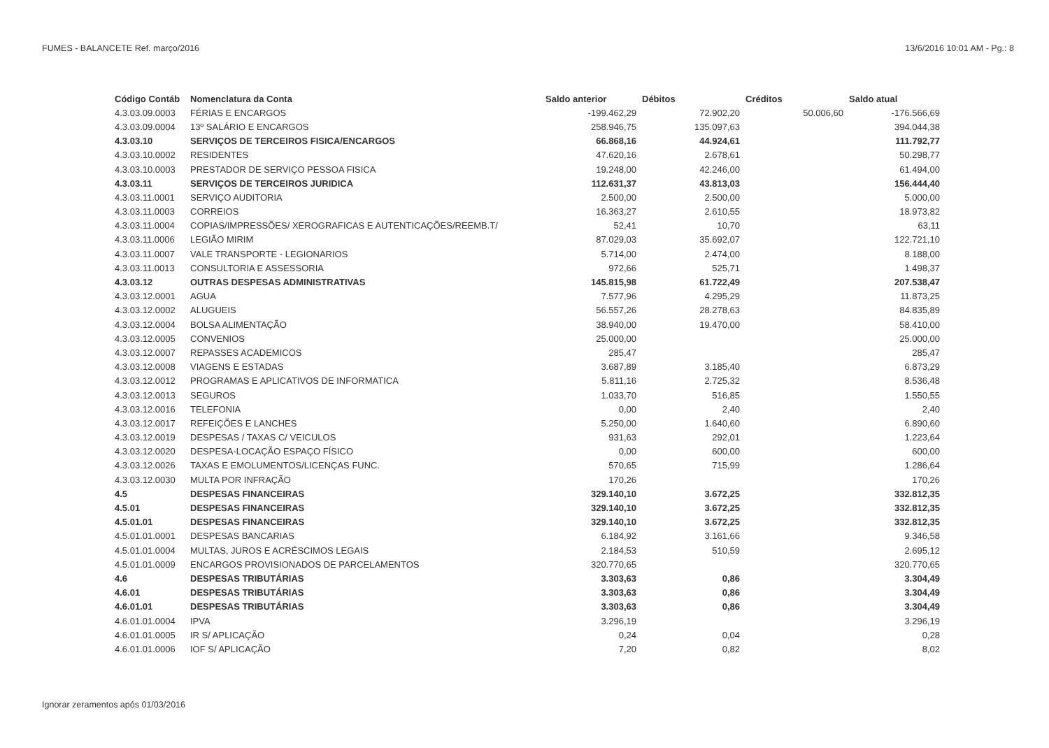FUMES - BALANCETE Ref. março/2016 13/6/2016 10:01 AM - Pg.: 8
| Código Contáb | Nomenclatura da Conta | Saldo anterior | Débitos | Créditos | Saldo atual |
| --- | --- | --- | --- | --- | --- |
| 4.3.03.09.0003 | FÉRIAS E ENCARGOS | -199.462,29 | 72.902,20 | 50.006,60 | -176.566,69 |
| 4.3.03.09.0004 | 13º SALÁRIO E ENCARGOS | 258.946,75 | 135.097,63 | | 394.044,38 |
| 4.3.03.10 | SERVIÇOS DE TERCEIROS FISICA/ENCARGOS | 66.868,16 | 44.924,61 | | 111.792,77 |
| 4.3.03.10.0002 | RESIDENTES | 47.620,16 | 2.678,61 | | 50.298,77 |
| 4.3.03.10.0003 | PRESTADOR DE SERVIÇO PESSOA FISICA | 19.248,00 | 42.246,00 | | 61.494,00 |
| 4.3.03.11 | SERVIÇOS DE TERCEIROS JURIDICA | 112.631,37 | 43.813,03 | | 156.444,40 |
| 4.3.03.11.0001 | SERVIÇO AUDITORIA | 2.500,00 | 2.500,00 | | 5.000,00 |
| 4.3.03.11.0003 | CORREIOS | 16.363,27 | 2.610,55 | | 18.973,82 |
| 4.3.03.11.0004 | COPIAS/IMPRESSÕES/ XEROGRAFICAS E AUTENTICAÇÕES/REEMB.T/ | 52,41 | 10,70 | | 63,11 |
| 4.3.03.11.0006 | LEGIÃO MIRIM | 87.029,03 | 35.692,07 | | 122.721,10 |
| 4.3.03.11.0007 | VALE TRANSPORTE - LEGIONARIOS | 5.714,00 | 2.474,00 | | 8.188,00 |
| 4.3.03.11.0013 | CONSULTORIA E ASSESSORIA | 972,66 | 525,71 | | 1.498,37 |
| 4.3.03.12 | OUTRAS DESPESAS ADMINISTRATIVAS | 145.815,98 | 61.722,49 | | 207.538,47 |
| 4.3.03.12.0001 | AGUA | 7.577,96 | 4.295,29 | | 11.873,25 |
| 4.3.03.12.0002 | ALUGUEIS | 56.557,26 | 28.278,63 | | 84.835,89 |
| 4.3.03.12.0004 | BOLSA ALIMENTAÇÃO | 38.940,00 | 19.470,00 | | 58.410,00 |
| 4.3.03.12.0005 | CONVENIOS | 25.000,00 | | | 25.000,00 |
| 4.3.03.12.0007 | REPASSES ACADEMICOS | 285,47 | | | 285,47 |
| 4.3.03.12.0008 | VIAGENS E ESTADAS | 3.687,89 | 3.185,40 | | 6.873,29 |
| 4.3.03.12.0012 | PROGRAMAS E APLICATIVOS DE INFORMATICA | 5.811,16 | 2.725,32 | | 8.536,48 |
| 4.3.03.12.0013 | SEGUROS | 1.033,70 | 516,85 | | 1.550,55 |
| 4.3.03.12.0016 | TELEFONIA | 0,00 | 2,40 | | 2,40 |
| 4.3.03.12.0017 | REFEIÇÕES E LANCHES | 5.250,00 | 1.640,60 | | 6.890,60 |
| 4.3.03.12.0019 | DESPESAS / TAXAS C/ VEICULOS | 931,63 | 292,01 | | 1.223,64 |
| 4.3.03.12.0020 | DESPESA-LOCAÇÃO ESPAÇO FÍSICO | 0,00 | 600,00 | | 600,00 |
| 4.3.03.12.0026 | TAXAS E EMOLUMENTOS/LICENÇAS FUNC. | 570,65 | 715,99 | | 1.286,64 |
| 4.3.03.12.0030 | MULTA POR INFRAÇÃO | 170,26 | | | 170,26 |
| 4.5 | DESPESAS FINANCEIRAS | 329.140,10 | 3.672,25 | | 332.812,35 |
| 4.5.01 | DESPESAS FINANCEIRAS | 329.140,10 | 3.672,25 | | 332.812,35 |
| 4.5.01.01 | DESPESAS FINANCEIRAS | 329.140,10 | 3.672,25 | | 332.812,35 |
| 4.5.01.01.0001 | DESPESAS BANCARIAS | 6.184,92 | 3.161,66 | | 9.346,58 |
| 4.5.01.01.0004 | MULTAS, JUROS E ACRÉSCIMOS LEGAIS | 2.184,53 | 510,59 | | 2.695,12 |
| 4.5.01.01.0009 | ENCARGOS PROVISIONADOS DE PARCELAMENTOS | 320.770,65 | | | 320.770,65 |
| 4.6 | DESPESAS TRIBUTÁRIAS | 3.303,63 | 0,86 | | 3.304,49 |
| 4.6.01 | DESPESAS TRIBUTÁRIAS | 3.303,63 | 0,86 | | 3.304,49 |
| 4.6.01.01 | DESPESAS TRIBUTÁRIAS | 3.303,63 | 0,86 | | 3.304,49 |
| 4.6.01.01.0004 | IPVA | 3.296,19 | | | 3.296,19 |
| 4.6.01.01.0005 | IR S/ APLICAÇÃO | 0,24 | 0,04 | | 0,28 |
| 4.6.01.01.0006 | IOF S/ APLICAÇÃO | 7,20 | 0,82 | | 8,02 |
Ignorar zeramentos após 01/03/2016